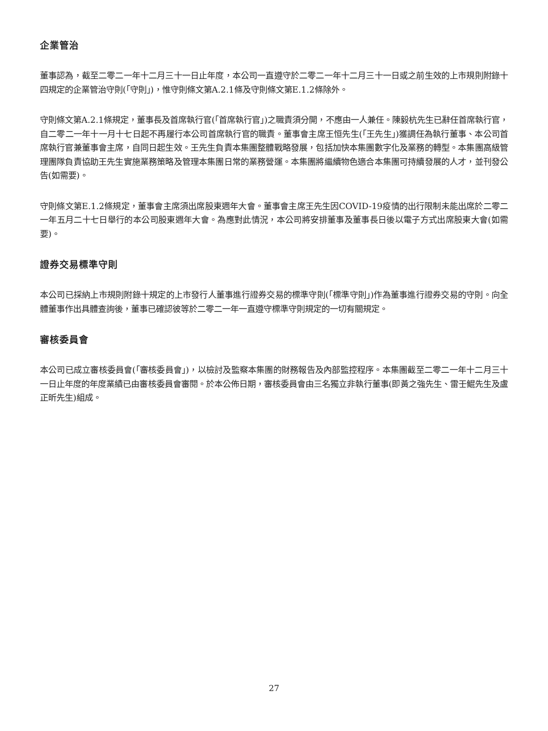企業管治
董事認為，截至二零二一年十二月三十一日止年度，本公司一直遵守於二零二一年十二月三十一日或之前生效的上市規則附錄十四規定的企業管治守則(「守則」)，惟守則條文第A.2.1條及守則條文第E.1.2條除外。
守則條文第A.2.1條規定，董事長及首席執行官(「首席執行官」)之職責須分開，不應由一人兼任。陳毅杭先生已辭任首席執行官，自二零二一年十一月十七日起不再履行本公司首席執行官的職責。董事會主席王恒先生(「王先生」)獲調任為執行董事、本公司首席執行官兼董事會主席，自同日起生效。王先生負責本集團整體戰略發展，包括加快本集團數字化及業務的轉型。本集團高級管理團隊負責協助王先生實施業務策略及管理本集團日常的業務營運。本集團將繼續物色適合本集團可持續發展的人才，並刊發公告(如需要)。
守則條文第E.1.2條規定，董事會主席須出席股東週年大會。董事會主席王先生因COVID-19疫情的出行限制未能出席於二零二一年五月二十七日舉行的本公司股東週年大會。為應對此情況，本公司將安排董事及董事長日後以電子方式出席股東大會(如需要)。
證券交易標準守則
本公司已採納上市規則附錄十規定的上市發行人董事進行證券交易的標準守則(「標準守則」)作為董事進行證券交易的守則。向全體董事作出具體查詢後，董事已確認彼等於二零二一年一直遵守標準守則規定的一切有關規定。
審核委員會
本公司已成立審核委員會(「審核委員會」)，以檢討及監察本集團的財務報告及內部監控程序。本集團截至二零二一年十二月三十一日止年度的年度業績已由審核委員會審閱。於本公佈日期，審核委員會由三名獨立非執行董事(即黃之強先生、雷壬鯤先生及盧正昕先生)組成。
27